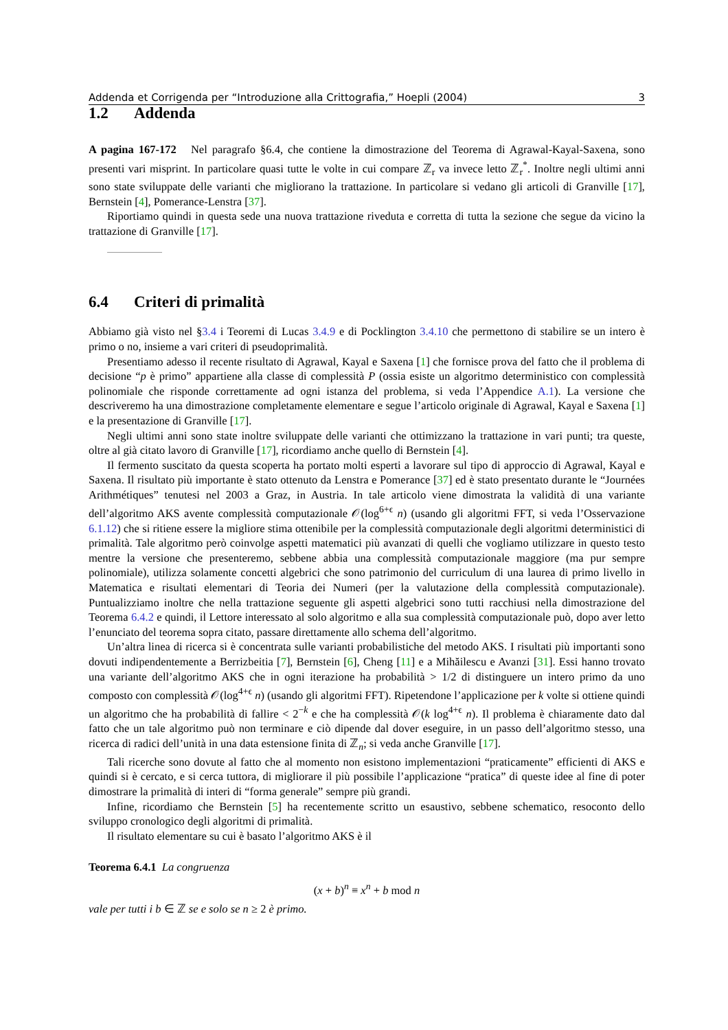Addenda et Corrigenda per “Introduzione alla Crittografia,” Hoepli (2004) 3
1.2 Addenda
A pagina 167-172 Nel paragrafo §6.4, che contiene la dimostrazione del Teorema di Agrawal-Kayal-Saxena, sono presenti vari misprint. In particolare quasi tutte le volte in cui compare ℤ<sub>r</sub> va invece letto ℤ<sub>r</sub><sup>*</sup>. Inoltre negli ultimi anni sono state sviluppate delle varianti che migliorano la trattazione. In particolare si vedano gli articoli di Granville [17], Bernstein [4], Pomerance-Lenstra [37].
Riportiamo quindi in questa sede una nuova trattazione riveduta e corretta di tutta la sezione che segue da vicino la trattazione di Granville [17].
6.4 Criteri di primalità
Abbiamo già visto nel §3.4 i Teoremi di Lucas 3.4.9 e di Pocklington 3.4.10 che permettono di stabilire se un intero è primo o no, insieme a vari criteri di pseudoprimalità.
Presentiamo adesso il recente risultato di Agrawal, Kayal e Saxena [1] che fornisce prova del fatto che il problema di decisione “p è primo” appartiene alla classe di complessità P (ossia esiste un algoritmo deterministico con complessità polinomiale che risponde correttamente ad ogni istanza del problema, si veda l’Appendice A.1). La versione che descriveremo ha una dimostrazione completamente elementare e segue l’articolo originale di Agrawal, Kayal e Saxena [1] e la presentazione di Granville [17].
Negli ultimi anni sono state inoltre sviluppate delle varianti che ottimizzano la trattazione in vari punti; tra queste, oltre al già citato lavoro di Granville [17], ricordiamo anche quello di Bernstein [4].
Il fermento suscitato da questa scoperta ha portato molti esperti a lavorare sul tipo di approccio di Agrawal, Kayal e Saxena. Il risultato più importante è stato ottenuto da Lenstra e Pomerance [37] ed è stato presentato durante le “Journées Arithmétiques” tenutesi nel 2003 a Graz, in Austria. In tale articolo viene dimostrata la validità di una variante dell’algoritmo AKS avente complessità computazionale 𝒪(log<sup>6+ϵ</sup> n) (usando gli algoritmi FFT, si veda l’Osservazione 6.1.12) che si ritiene essere la migliore stima ottenibile per la complessità computazionale degli algoritmi deterministici di primalità. Tale algoritmo però coinvolge aspetti matematici più avanzati di quelli che vogliamo utilizzare in questo testo mentre la versione che presenteremo, sebbene abbia una complessità computazionale maggiore (ma pur sempre polinomiale), utilizza solamente concetti algebrici che sono patrimonio del curriculum di una laurea di primo livello in Matematica e risultati elementari di Teoria dei Numeri (per la valutazione della complessità computazionale). Puntualizziamo inoltre che nella trattazione seguente gli aspetti algebrici sono tutti racchiusi nella dimostrazione del Teorema 6.4.2 e quindi, il Lettore interessato al solo algoritmo e alla sua complessità computazionale può, dopo aver letto l’enunciato del teorema sopra citato, passare direttamente allo schema dell’algoritmo.
Un’altra linea di ricerca si è concentrata sulle varianti probabilistiche del metodo AKS. I risultati più importanti sono dovuti indipendentemente a Berrizbeitia [7], Bernstein [6], Cheng [11] e a Mihăilescu e Avanzi [31]. Essi hanno trovato una variante dell’algoritmo AKS che in ogni iterazione ha probabilità > 1/2 di distinguere un intero primo da uno composto con complessità 𝒪(log<sup>4+ϵ</sup> n) (usando gli algoritmi FFT). Ripetendone l’applicazione per k volte si ottiene quindi un algoritmo che ha probabilità di fallire < 2<sup>−k</sup> e che ha complessità 𝒪(k log<sup>4+ϵ</sup> n). Il problema è chiaramente dato dal fatto che un tale algoritmo può non terminare e ciò dipende dal dover eseguire, in un passo dell’algoritmo stesso, una ricerca di radici dell’unità in una data estensione finita di ℤ<sub>n</sub>; si veda anche Granville [17].
Tali ricerche sono dovute al fatto che al momento non esistono implementazioni “praticamente” efficienti di AKS e quindi si è cercato, e si cerca tuttora, di migliorare il più possibile l’applicazione “pratica” di queste idee al fine di poter dimostrare la primalità di interi di “forma generale” sempre più grandi.
Infine, ricordiamo che Bernstein [5] ha recentemente scritto un esaustivo, sebbene schematico, resoconto dello sviluppo cronologico degli algoritmi di primalità.
Il risultato elementare su cui è basato l’algoritmo AKS è il
Teorema 6.4.1 La congruenza
(x + b)<sup>n</sup> ≡ x<sup>n</sup> + b mod n
vale per tutti i b ∈ ℤ se e solo se n ≥ 2 è primo.